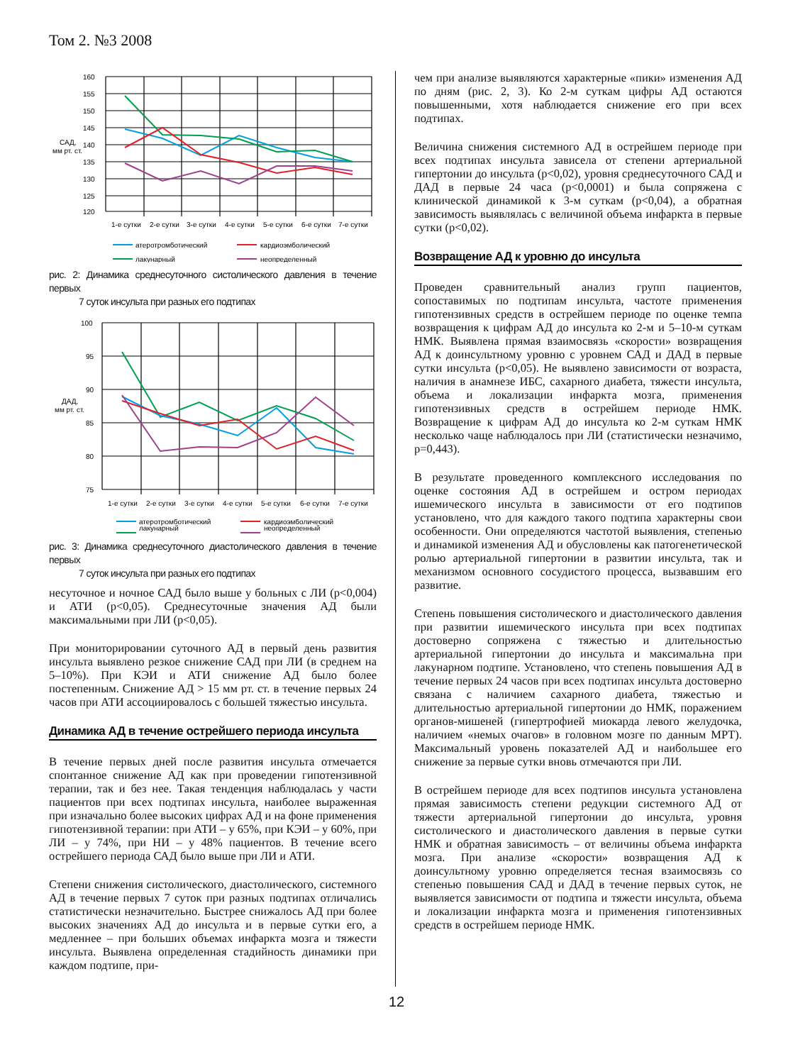Том 2. №3 2008
160
155
150
145
140
135
130
125
120
САД,
мм рт. ст.
1-е сутки
2-е сутки
3-е сутки
4-е сутки
5-е сутки
6-е сутки
7-е сутки
атеротромботический
кардиоэмболический
лакунарный
неопределенный
рис. 2: Динамика среднесуточного систолического давления в течение первых
7 суток инсульта при разных его подтипах
100
95
90
85
80
75
ДАД,
мм рт. ст.
1-е сутки
2-е сутки
3-е сутки
4-е сутки
5-е сутки
6-е сутки
7-е сутки
атеротромботический
кардиоэмболический
лакунарный
неопределенный
рис. 3: Динамика среднесуточного диастолического давления в течение первых
7 суток инсульта при разных его подтипах
несуточное и ночное САД было выше у больных с ЛИ (p<0,004) и АТИ (p<0,05). Среднесуточные значения АД были максимальными при ЛИ (p<0,05).
При мониторировании суточного АД в первый день развития инсульта выявлено резкое снижение САД при ЛИ (в среднем на 5–10%). При КЭИ и АТИ снижение АД было более постепенным. Снижение АД > 15 мм рт. ст. в течение первых 24 часов при АТИ ассоциировалось с большей тяжестью инсульта.
Динамика АД в течение острейшего периода инсульта
В течение первых дней после развития инсульта отмечается спонтанное снижение АД как при проведении гипотензивной терапии, так и без нее. Такая тенденция наблюдалась у части пациентов при всех подтипах инсульта, наиболее выраженная при изначально более высоких цифрах АД и на фоне применения гипотензивной терапии: при АТИ – у 65%, при КЭИ – у 60%, при ЛИ – у 74%, при НИ – у 48% пациентов. В течение всего острейшего периода САД было выше при ЛИ и АТИ.
Степени снижения систолического, диастолического, системного АД в течение первых 7 суток при разных подтипах отличались статистически незначительно. Быстрее снижалось АД при более высоких значениях АД до инсульта и в первые сутки его, а медленнее – при больших объемах инфаркта мозга и тяжести инсульта. Выявлена определенная стадийность динамики при каждом подтипе, при-
чем при анализе выявляются характерные «пики» изменения АД по дням (рис. 2, 3). Ко 2-м суткам цифры АД остаются повышенными, хотя наблюдается снижение его при всех подтипах.
Величина снижения системного АД в острейшем периоде при всех подтипах инсульта зависела от степени артериальной гипертонии до инсульта (p<0,02), уровня среднесуточного САД и ДАД в первые 24 часа (p<0,0001) и была сопряжена с клинической динамикой к 3-м суткам (p<0,04), а обратная зависимость выявлялась с величиной объема инфаркта в первые сутки (p<0,02).
Возвращение АД к уровню до инсульта
Проведен сравнительный анализ групп пациентов, сопоставимых по подтипам инсульта, частоте применения гипотензивных средств в острейшем периоде по оценке темпа возвращения к цифрам АД до инсульта ко 2-м и 5–10-м суткам НМК. Выявлена прямая взаимосвязь «скорости» возвращения АД к доинсультному уровню с уровнем САД и ДАД в первые сутки инсульта (p<0,05). Не выявлено зависимости от возраста, наличия в анамнезе ИБС, сахарного диабета, тяжести инсульта, объема и локализации инфаркта мозга, применения гипотензивных средств в острейшем периоде НМК. Возвращение к цифрам АД до инсульта ко 2-м суткам НМК несколько чаще наблюдалось при ЛИ (статистически незначимо, p=0,443).
В результате проведенного комплексного исследования по оценке состояния АД в острейшем и остром периодах ишемического инсульта в зависимости от его подтипов установлено, что для каждого такого подтипа характерны свои особенности. Они определяются частотой выявления, степенью и динамикой изменения АД и обусловлены как патогенетической ролью артериальной гипертонии в развитии инсульта, так и механизмом основного сосудистого процесса, вызвавшим его развитие.
Степень повышения систолического и диастолического давления при развитии ишемического инсульта при всех подтипах достоверно сопряжена с тяжестью и длительностью артериальной гипертонии до инсульта и максимальна при лакунарном подтипе. Установлено, что степень повышения АД в течение первых 24 часов при всех подтипах инсульта достоверно связана с наличием сахарного диабета, тяжестью и длительностью артериальной гипертонии до НМК, поражением органов-мишеней (гипертрофией миокарда левого желудочка, наличием «немых очагов» в головном мозге по данным МРТ). Максимальный уровень показателей АД и наибольшее его снижение за первые сутки вновь отмечаются при ЛИ.
В острейшем периоде для всех подтипов инсульта установлена прямая зависимость степени редукции системного АД от тяжести артериальной гипертонии до инсульта, уровня систолического и диастолического давления в первые сутки НМК и обратная зависимость – от величины объема инфаркта мозга. При анализе «скорости» возвращения АД к доинсультному уровню определяется тесная взаимосвязь со степенью повышения САД и ДАД в течение первых суток, не выявляется зависимости от подтипа и тяжести инсульта, объема и локализации инфаркта мозга и применения гипотензивных средств в острейшем периоде НМК.
12